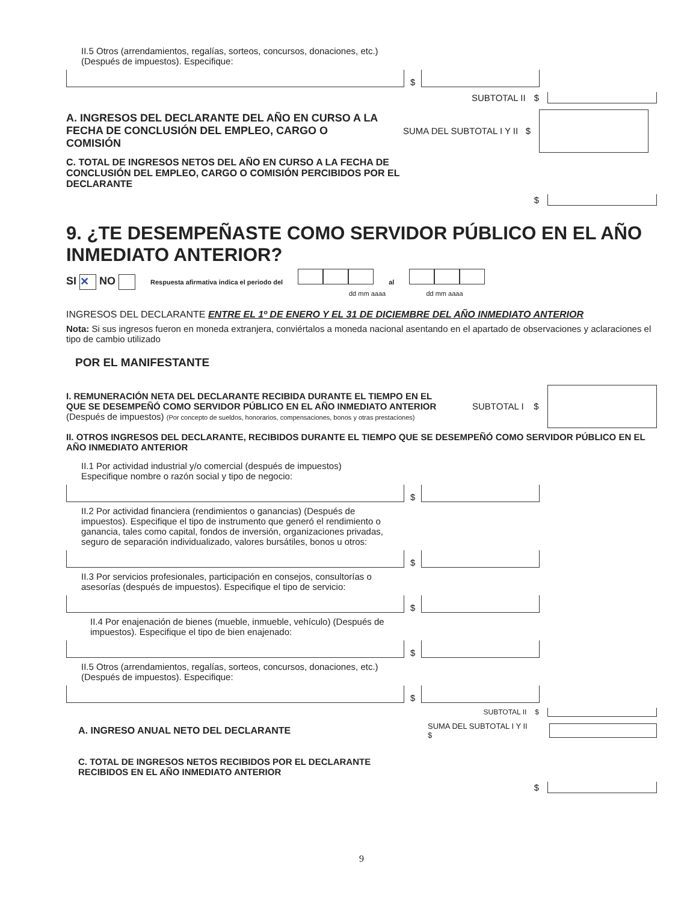II.5 Otros (arrendamientos, regalías, sorteos, concursos, donaciones, etc.) (Después de impuestos). Especifique:
$
SUBTOTAL II $
A. INGRESOS DEL DECLARANTE DEL AÑO EN CURSO A LA FECHA DE CONCLUSIÓN DEL EMPLEO, CARGO O COMISIÓN
SUMA DEL SUBTOTAL I Y II $
C. TOTAL DE INGRESOS NETOS DEL AÑO EN CURSO A LA FECHA DE CONCLUSIÓN DEL EMPLEO, CARGO O COMISIÓN PERCIBIDOS POR EL DECLARANTE
$
9. ¿TE DESEMPEÑASTE COMO SERVIDOR PÚBLICO EN EL AÑO INMEDIATO ANTERIOR?
SI ✕ NO Respuesta afirmativa indica el periodo del al
dd mm aaaa dd mm aaaa
INGRESOS DEL DECLARANTE ENTRE EL 1º DE ENERO Y EL 31 DE DICIEMBRE DEL AÑO INMEDIATO ANTERIOR
Nota: Si sus ingresos fueron en moneda extranjera, conviértalos a moneda nacional asentando en el apartado de observaciones y aclaraciones el tipo de cambio utilizado
POR EL MANIFESTANTE
I. REMUNERACIÓN NETA DEL DECLARANTE RECIBIDA DURANTE EL TIEMPO EN EL QUE SE DESEMPEÑÓ COMO SERVIDOR PÚBLICO EN EL AÑO INMEDIATO ANTERIOR (Después de impuestos) (Por concepto de sueldos, honorarios, compensaciones, bonos y otras prestaciones)
SUBTOTAL I $
II. OTROS INGRESOS DEL DECLARANTE, RECIBIDOS DURANTE EL TIEMPO QUE SE DESEMPEÑÓ COMO SERVIDOR PÚBLICO EN EL AÑO INMEDIATO ANTERIOR
II.1 Por actividad industrial y/o comercial (después de impuestos)
Especifique nombre o razón social y tipo de negocio:
$
II.2 Por actividad financiera (rendimientos o ganancias) (Después de impuestos). Especifique el tipo de instrumento que generó el rendimiento o ganancia, tales como capital, fondos de inversión, organizaciones privadas, seguro de separación individualizado, valores bursátiles, bonos u otros:
$
II.3 Por servicios profesionales, participación en consejos, consultorías o asesorías (después de impuestos). Especifique el tipo de servicio:
$
II.4 Por enajenación de bienes (mueble, inmueble, vehículo) (Después de impuestos). Especifique el tipo de bien enajenado:
$
II.5 Otros (arrendamientos, regalías, sorteos, concursos, donaciones, etc.) (Después de impuestos). Especifique:
$
SUBTOTAL II $
A. INGRESO ANUAL NETO DEL DECLARANTE
SUMA DEL SUBTOTAL I Y II $
C. TOTAL DE INGRESOS NETOS RECIBIDOS POR EL DECLARANTE RECIBIDOS EN EL AÑO INMEDIATO ANTERIOR
$
9